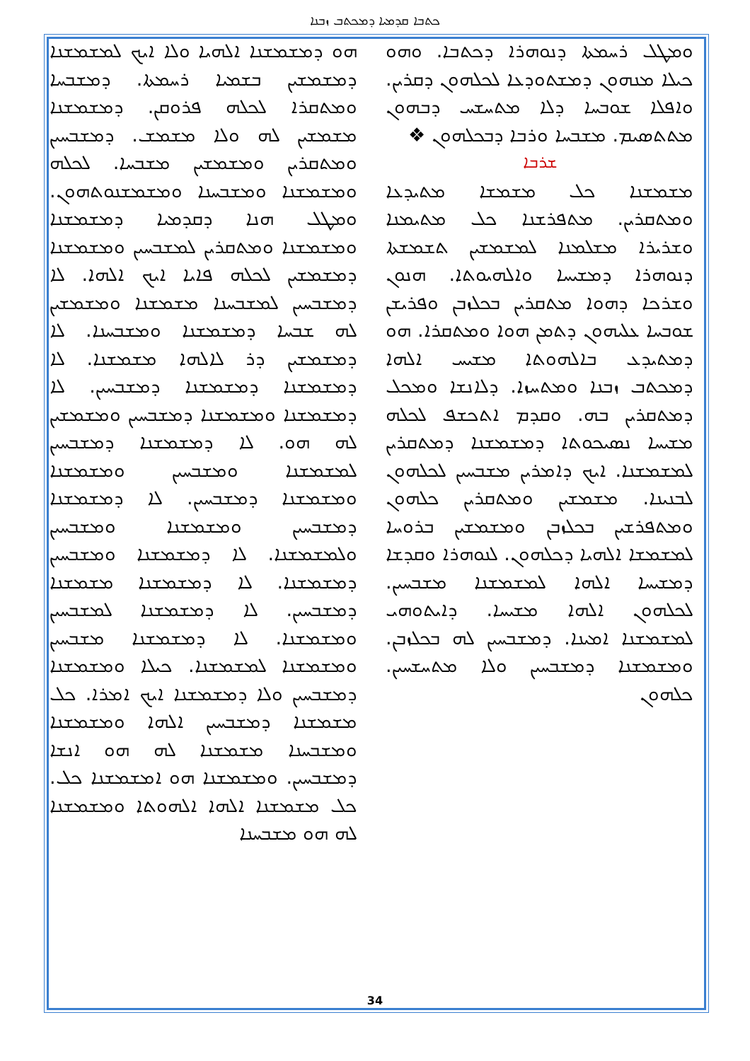ܟܬܒܐ ܩܕܡܝܐ ܕܡܟܬܒ ܙܒܢܐ
ܘܡܛܠ ܪܚܡܬܐ ܕܢܘܗܪܐ ܕܟܬܒܐ. ܘܗܘ ܟܝܠܐ ܡܢܗܘܢ ܕܡܫܬܘܕܥܐ ܠܟܠܗܘܢ ܕܩܪܝܢ. ܘܐܦܠܐ ܫܘܒܚܐ ܕܠܐ ܡܬܚܫܚ ܕܒܗܘܢ ܡܬܬܣܝܡ. ܡܫܒܚܐ ܘܪܒܐ ܕܒܟܠܗܘܢ ❖
ܫܪܒܐ
ܡܫܡܫܢܐ ܟܠ ܡܫܡܫܐ ܡܬܝܕܥܐ ܘܡܬܩܪܝܢ. ܡܬܦܪܫܢܐ ܟܠ ܡܬܝܡܢܐ ܘܫܪܝܪܐ ܡܫܠܡܢܐ ܠܡܫܡܫܝܢ ܬܫܡܫܬܐ ܕܢܘܗܪܐ ܕܡܫܝܚܐ ܘܐܠܗܝܘܬܐ. ܗܢܘܢ ܘܫܪܟܐ ܕܗܘܐ ܡܬܩܪܝܢ ܒܟܠܙܒܢ ܘܦܪܝܫܢ ܫܘܒܚܐ ܥܠܝܗܘܢ ܕܬܡܢ ܗܘܐ ܘܡܬܩܪܐ. ܗܘ ܕܡܬܝܕܥ ܒܐܠܗܘܬܐ ܡܫܝܚ ܐܠܗܐ ܕܡܟܬܒ ܙܒܢܐ ܘܡܬܚܙܐ. ܕܠܐܢܫܐ ܘܡܟܠ ܕܡܬܩܪܝܢ ܒܗ. ܘܩܕܡ ܐܬܟܫܦ ܠܟܠܗ ܡܫܝܚܐ ܢܣܝܟܘܬܐ ܕܡܫܡܫܢܐ ܕܡܬܩܪܝܢ ܠܡܫܡܫܢܐ. ܐܝܟ ܕܐܡܪܝܢ ܡܫܒܚܝܢ ܠܟܠܗܘܢ ܠܒܢܝܢܐ. ܡܫܡܫܝܢ ܘܡܬܩܪܝܢ ܟܠܗܘܢ ܘܡܬܦܪܫܝܢ ܒܟܠܙܒܢ ܘܡܫܡܫܝܢ ܒܪܘܚܐ ܠܡܫܡܫܐ ܐܠܗܝܐ ܕܟܠܗܘܢ. ܠܢܘܗܪܐ ܘܩܕܫܐ ܕܡܫܝܚܐ ܐܠܗܐ ܠܡܫܡܫܢܐ ܡܫܒܚܝܢ. ܠܟܠܗܘܢ ܐܠܗܐ ܡܫܝܚܐ. ܕܐܝܬܘܗܝ ܠܡܫܡܫܢܐ ܐܡܝܢܐ. ܕܡܫܒܚܝܢ ܠܗ ܒܟܠܙܒܢ. ܘܡܫܡܫܢܐ ܕܡܫܒܚܝܢ ܘܠܐ ܡܬܚܫܚܝܢ. ܟܠܗܘܢ
ܗܘ ܕܡܫܡܫܢܐ ܐܠܗܝܐ ܘܠܐ ܐܝܟ ܠܡܫܡܫܢܐ ܕܡܫܡܫܝܢ ܒܫܡܝܐ ܪܚܡܬܐ. ܕܡܫܒܚܐ ܘܡܬܩܪܐ ܠܟܠܗ ܦܪܘܩܢ. ܕܡܫܡܫܢܐ ܡܫܡܫܝܢ ܠܗ ܘܠܐ ܡܫܡܫ. ܕܡܫܒܚܝܢ ܘܡܬܩܪܝܢ ܘܡܫܡܫܝܢ ܡܫܒܚܐ. ܠܟܠܗ ܘܡܫܡܫܢܐ ܘܡܫܒܚܢܐ ܘܡܫܡܫܢܘܬܗܘܢ. ܘܡܛܠ ܗܢܐ ܕܩܕܡܝܐ ܕܡܫܡܫܢܐ ܘܡܫܡܫܢܐ ܘܡܬܩܪܝܢ ܠܡܫܒܚܝܢ ܘܡܫܡܫܢܐ ܕܡܫܡܫܝܢ ܠܟܠܗ ܦܐܝܐ ܐܝܟ ܐܠܗܐ. ܠܐ ܕܡܫܒܚܝܢ ܠܡܫܒܚܢܐ ܡܫܡܫܢܐ ܘܡܫܡܫܝܢ ܠܗ ܫܒܚܐ ܕܡܫܡܫܢܐ ܘܡܫܒܚܢܐ. ܠܐ ܕܡܫܡܫܝܢ ܕܪ ܠܐܠܗܐ ܡܫܡܫܢܐ. ܠܐ ܕܡܫܡܫܢܐ ܕܡܫܡܫܢܐ ܕܡܫܒܚܝܢ. ܠܐ ܕܡܫܡܫܢܐ ܘܡܫܡܫܢܐ ܕܡܫܒܚܝܢ ܘܡܫܡܫܝܢ ܠܗ ܗܘ. ܠܐ ܕܡܫܡܫܢܐ ܕܡܫܒܚܝܢ ܠܡܫܡܫܢܐ ܘܡܫܒܚܝܢ ܘܡܫܡܫܢܐ ܘܡܫܡܫܢܐ ܕܡܫܒܚܝܢ. ܠܐ ܕܡܫܡܫܢܐ ܕܡܫܒܚܝܢ ܘܡܫܡܫܢܐ ܘܡܫܒܚܝܢ ܘܠܡܫܡܫܢܐ. ܠܐ ܕܡܫܡܫܢܐ ܘܡܫܒܚܝܢ ܕܡܫܡܫܢܐ. ܠܐ ܕܡܫܡܫܢܐ ܡܫܡܫܢܐ ܕܡܫܒܚܝܢ. ܠܐ ܕܡܫܡܫܢܐ ܠܡܫܒܚܝܢ ܘܡܫܡܫܢܐ. ܠܐ ܕܡܫܡܫܢܐ ܡܫܒܚܝܢ ܘܡܫܡܫܢܐ ܠܡܫܡܫܢܐ. ܟܝܠܐ ܘܡܫܡܫܢܐ ܕܡܫܒܚܝܢ ܘܠܐ ܕܡܫܡܫܢܐ ܐܝܟ ܐܡܪܐ. ܟܠ ܡܫܡܫܢܐ ܕܡܫܒܚܝܢ ܐܠܗܐ ܘܡܫܡܫܢܐ ܘܡܫܒܚܢܐ ܡܫܡܫܢܐ ܠܗ ܗܘ ܐܢܫܐ ܕܡܫܒܚܝܢ. ܘܡܫܡܫܢܐ ܗܘ ܐܡܫܡܫܢܐ ܟܠ. ܟܠ ܡܫܡܫܢܐ ܐܠܗܐ ܐܠܗܘܬܐ ܘܡܫܡܫܢܐ ܠܗ ܗܘ ܡܫܒܚܢܐ
34